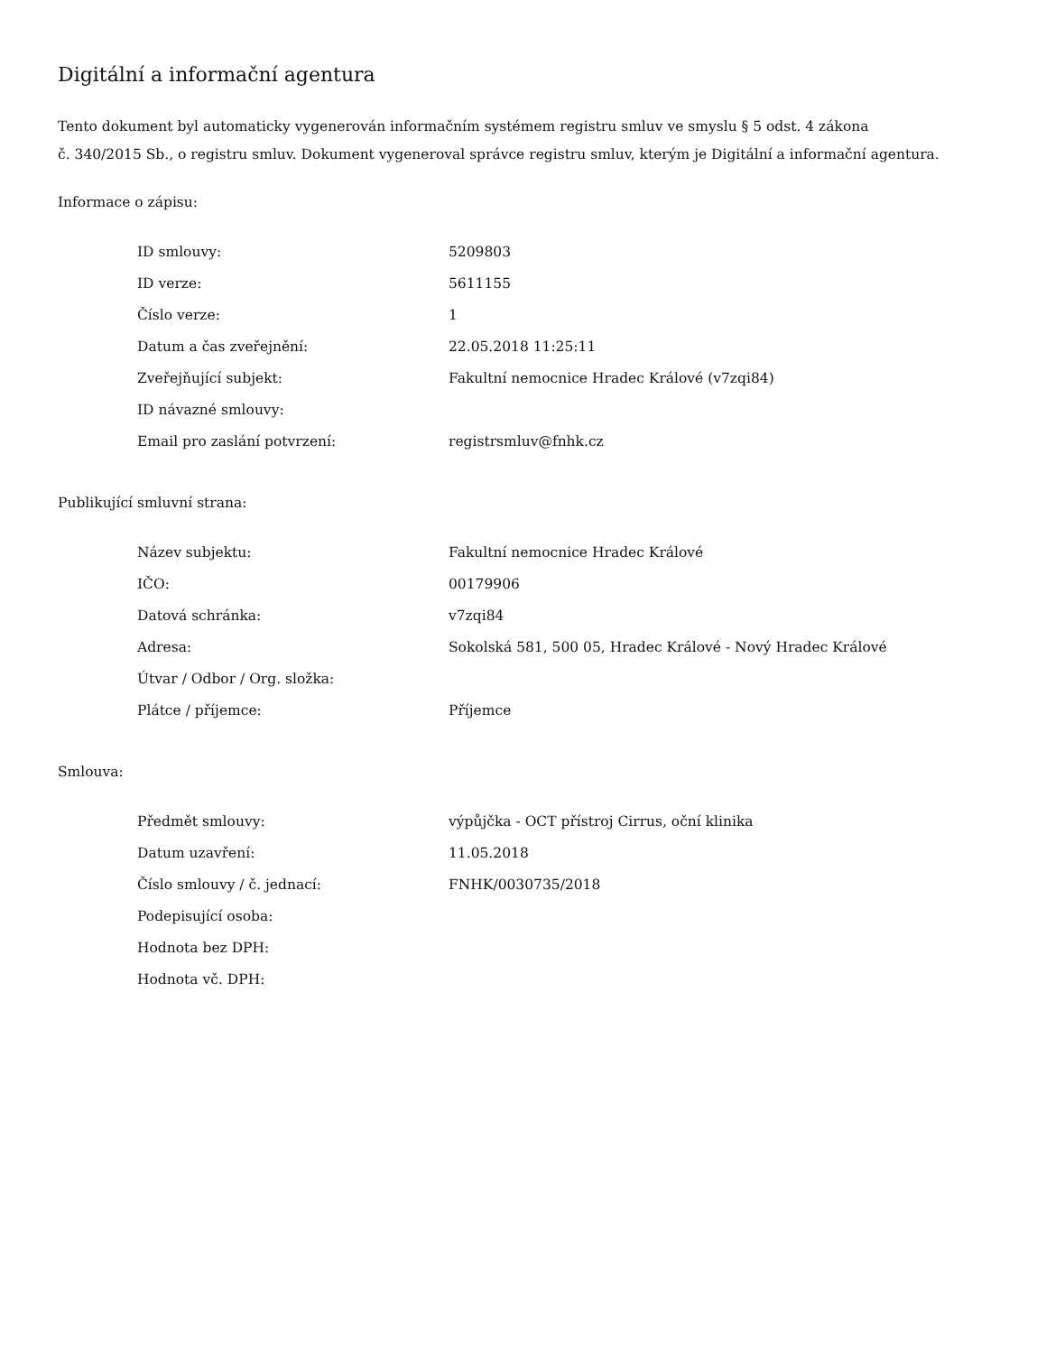Digitální a informační agentura
Tento dokument byl automaticky vygenerován informačním systémem registru smluv ve smyslu § 5 odst. 4 zákona
č. 340/2015 Sb., o registru smluv. Dokument vygeneroval správce registru smluv, kterým je Digitální a informační agentura.
Informace o zápisu:
| ID smlouvy: | 5209803 |
| ID verze: | 5611155 |
| Číslo verze: | 1 |
| Datum a čas zveřejnění: | 22.05.2018 11:25:11 |
| Zveřejňující subjekt: | Fakultní nemocnice Hradec Králové (v7zqi84) |
| ID návazné smlouvy: | |
| Email pro zaslání potvrzení: | registrsmluv@fnhk.cz |
Publikující smluvní strana:
| Název subjektu: | Fakultní nemocnice Hradec Králové |
| IČO: | 00179906 |
| Datová schránka: | v7zqi84 |
| Adresa: | Sokolská 581, 500 05, Hradec Králové - Nový Hradec Králové |
| Útvar / Odbor / Org. složka: | |
| Plátce / příjemce: | Příjemce |
Smlouva:
| Předmět smlouvy: | výpůjčka - OCT přístroj Cirrus, oční klinika |
| Datum uzavření: | 11.05.2018 |
| Číslo smlouvy / č. jednací: | FNHK/0030735/2018 |
| Podepisující osoba: | |
| Hodnota bez DPH: | |
| Hodnota vč. DPH: | |